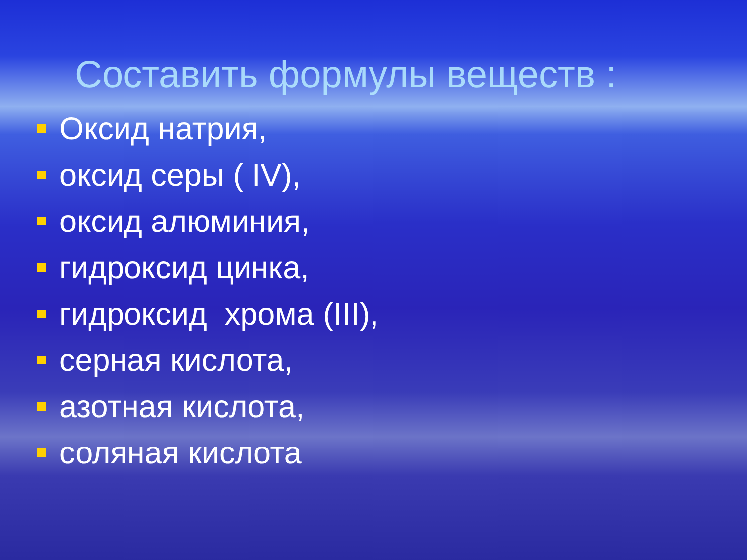Составить формулы веществ :
Оксид натрия,
оксид серы ( IV),
оксид алюминия,
гидроксид цинка,
гидроксид хрома (III),
серная кислота,
азотная кислота,
соляная кислота